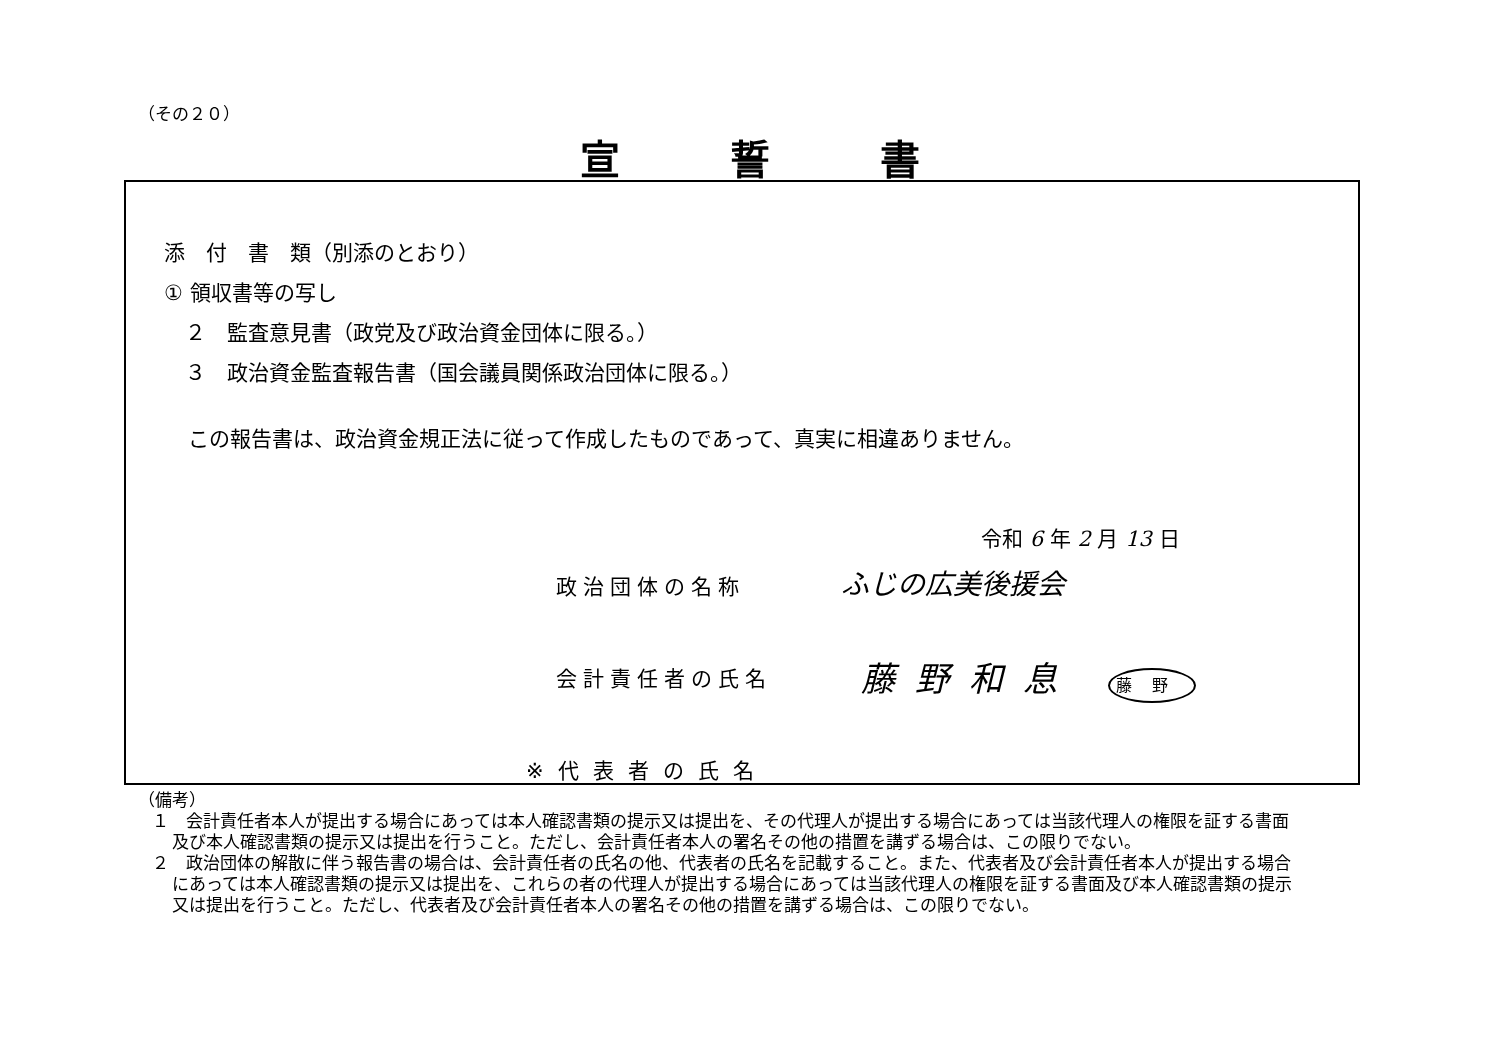（その２０）
宣誓書
添　付　書　類（別添のとおり）
① 領収書等の写し
　２　監査意見書（政党及び政治資金団体に限る。）
　３　政治資金監査報告書（国会議員関係政治団体に限る。）
この報告書は、政治資金規正法に従って作成したものであって、真実に相違ありません。
令和 6 年 2 月 13 日
政治団体の名称 ふじの広美後援会
会計責任者の氏名 藤野和息 藤野
※代表者の氏名
（備考）
１　会計責任者本人が提出する場合にあっては本人確認書類の提示又は提出を、その代理人が提出する場合にあっては当該代理人の権限を証する書面及び本人確認書類の提示又は提出を行うこと。ただし、会計責任者本人の署名その他の措置を講ずる場合は、この限りでない。
２　政治団体の解散に伴う報告書の場合は、会計責任者の氏名の他、代表者の氏名を記載すること。また、代表者及び会計責任者本人が提出する場合にあっては本人確認書類の提示又は提出を、これらの者の代理人が提出する場合にあっては当該代理人の権限を証する書面及び本人確認書類の提示又は提出を行うこと。ただし、代表者及び会計責任者本人の署名その他の措置を講ずる場合は、この限りでない。